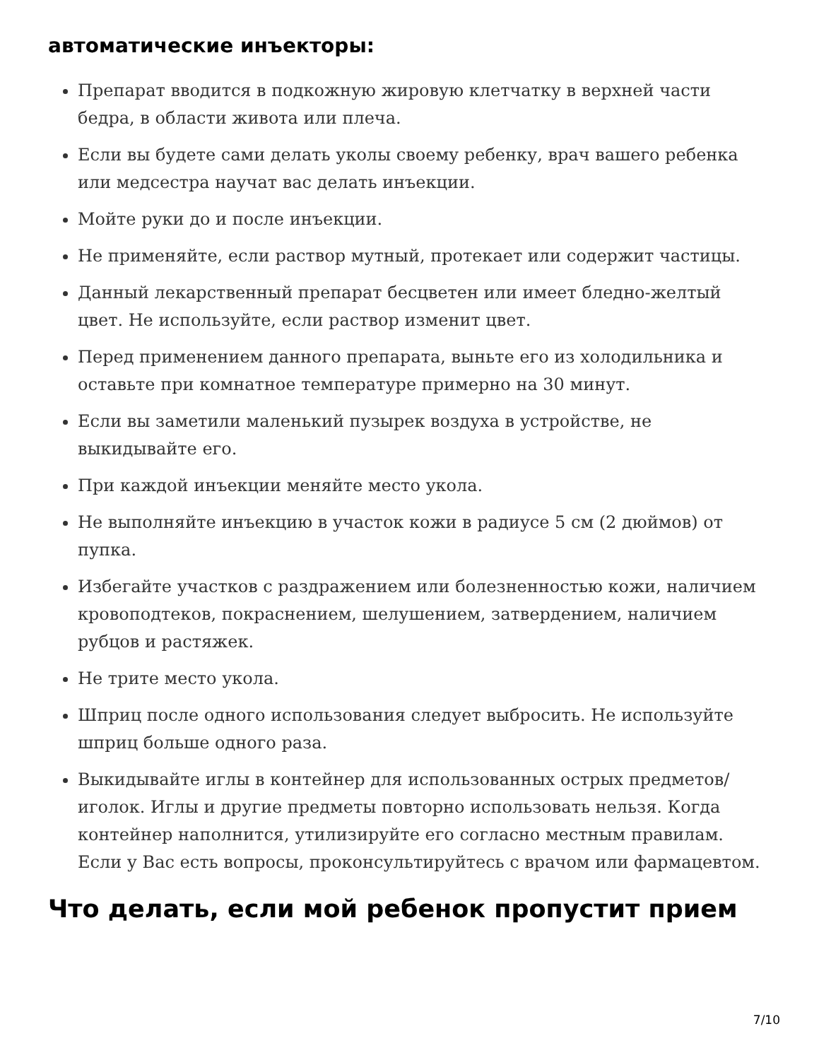автоматические инъекторы:
Препарат вводится в подкожную жировую клетчатку в верхней части бедра, в области живота или плеча.
Если вы будете сами делать уколы своему ребенку, врач вашего ребенка или медсестра научат вас делать инъекции.
Мойте руки до и после инъекции.
Не применяйте, если раствор мутный, протекает или содержит частицы.
Данный лекарственный препарат бесцветен или имеет бледно-желтый цвет. Не используйте, если раствор изменит цвет.
Перед применением данного препарата, выньте его из холодильника и оставьте при комнатное температуре примерно на 30 минут.
Если вы заметили маленький пузырек воздуха в устройстве, не выкидывайте его.
При каждой инъекции меняйте место укола.
Не выполняйте инъекцию в участок кожи в радиусе 5 см (2 дюймов) от пупка.
Избегайте участков с раздражением или болезненностью кожи, наличием кровоподтеков, покраснением, шелушением, затвердением, наличием рубцов и растяжек.
Не трите место укола.
Шприц после одного использования следует выбросить. Не используйте шприц больше одного раза.
Выкидывайте иглы в контейнер для использованных острых предметов/иголок. Иглы и другие предметы повторно использовать нельзя. Когда контейнер наполнится, утилизируйте его согласно местным правилам. Если у Вас есть вопросы, проконсультируйтесь с врачом или фармацевтом.
Что делать, если мой ребенок пропустит прием
7/10